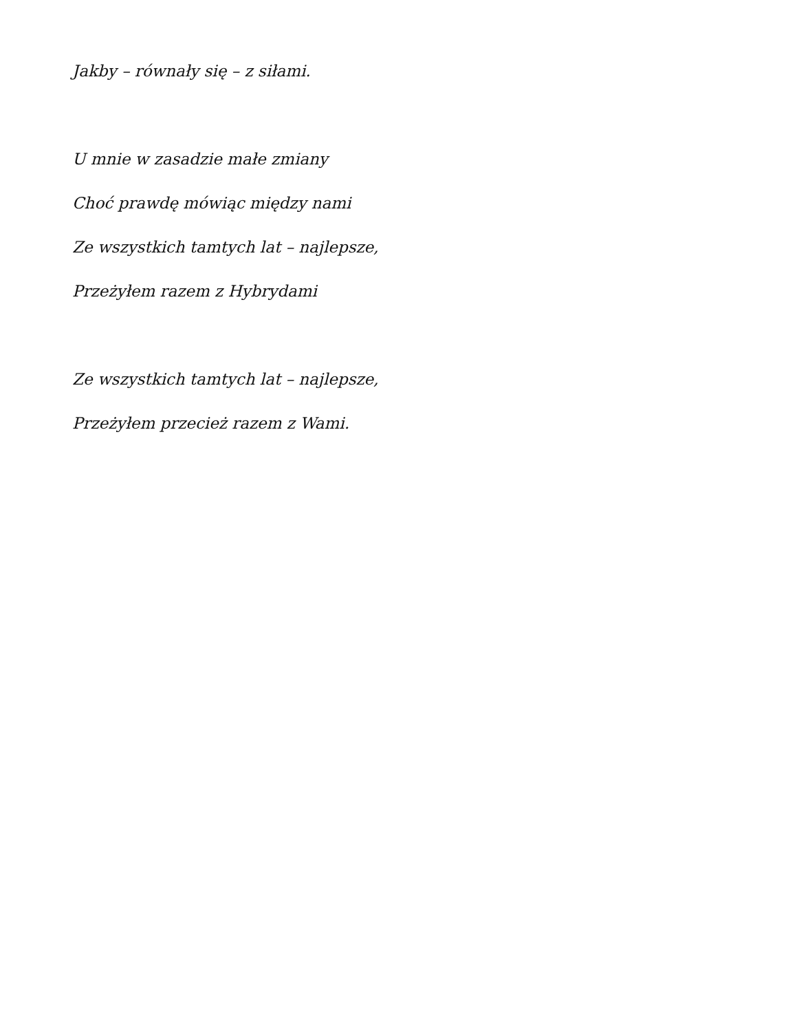Jakby – równały się – z siłami.
U mnie w zasadzie małe zmiany
Choć prawdę mówiąc między nami
Ze wszystkich tamtych lat – najlepsze,
Przeżyłem razem z Hybrydami
Ze wszystkich tamtych lat – najlepsze,
Przeżyłem przecież razem z Wami.